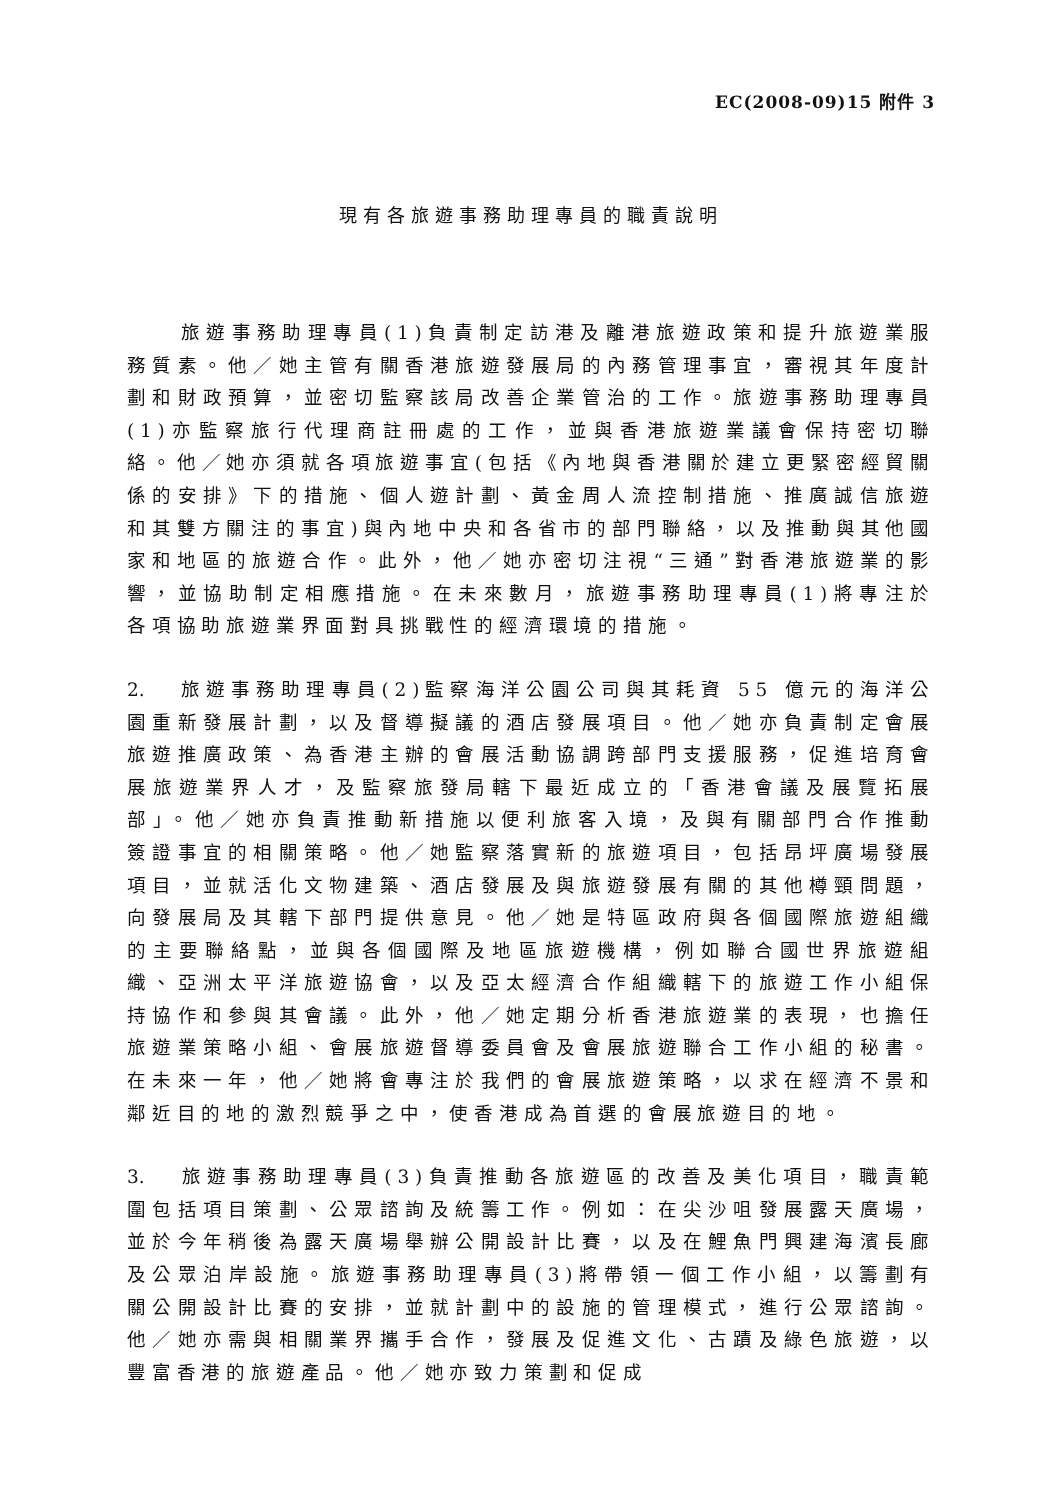EC(2008-09)15 附件 3
現有各旅遊事務助理專員的職責說明
旅遊事務助理專員(1)負責制定訪港及離港旅遊政策和提升旅遊業服務質素。他／她主管有關香港旅遊發展局的內務管理事宜，審視其年度計劃和財政預算，並密切監察該局改善企業管治的工作。旅遊事務助理專員(1)亦監察旅行代理商註冊處的工作，並與香港旅遊業議會保持密切聯絡。他／她亦須就各項旅遊事宜(包括《內地與香港關於建立更緊密經貿關係的安排》下的措施、個人遊計劃、黃金周人流控制措施、推廣誠信旅遊和其雙方關注的事宜)與內地中央和各省市的部門聯絡，以及推動與其他國家和地區的旅遊合作。此外，他／她亦密切注視“三通”對香港旅遊業的影響，並協助制定相應措施。在未來數月，旅遊事務助理專員(1)將專注於各項協助旅遊業界面對具挑戰性的經濟環境的措施。
2. 旅遊事務助理專員(2)監察海洋公園公司與其耗資 55 億元的海洋公園重新發展計劃，以及督導擬議的酒店發展項目。他／她亦負責制定會展旅遊推廣政策、為香港主辦的會展活動協調跨部門支援服務，促進培育會展旅遊業界人才，及監察旅發局轄下最近成立的「香港會議及展覽拓展部」。他／她亦負責推動新措施以便利旅客入境，及與有關部門合作推動簽證事宜的相關策略。他／她監察落實新的旅遊項目，包括昂坪廣場發展項目，並就活化文物建築、酒店發展及與旅遊發展有關的其他樽頸問題，向發展局及其轄下部門提供意見。他／她是特區政府與各個國際旅遊組織的主要聯絡點，並與各個國際及地區旅遊機構，例如聯合國世界旅遊組織、亞洲太平洋旅遊協會，以及亞太經濟合作組織轄下的旅遊工作小組保持協作和參與其會議。此外，他／她定期分析香港旅遊業的表現，也擔任旅遊業策略小組、會展旅遊督導委員會及會展旅遊聯合工作小組的秘書。在未來一年，他／她將會專注於我們的會展旅遊策略，以求在經濟不景和鄰近目的地的激烈競爭之中，使香港成為首選的會展旅遊目的地。
3. 旅遊事務助理專員(3)負責推動各旅遊區的改善及美化項目，職責範圍包括項目策劃、公眾諮詢及統籌工作。例如：在尖沙咀發展露天廣場，並於今年稍後為露天廣場舉辦公開設計比賽，以及在鯉魚門興建海濱長廊及公眾泊岸設施。旅遊事務助理專員(3)將帶領一個工作小組，以籌劃有關公開設計比賽的安排，並就計劃中的設施的管理模式，進行公眾諮詢。他／她亦需與相關業界攜手合作，發展及促進文化、古蹟及綠色旅遊，以豐富香港的旅遊產品。他／她亦致力策劃和促成